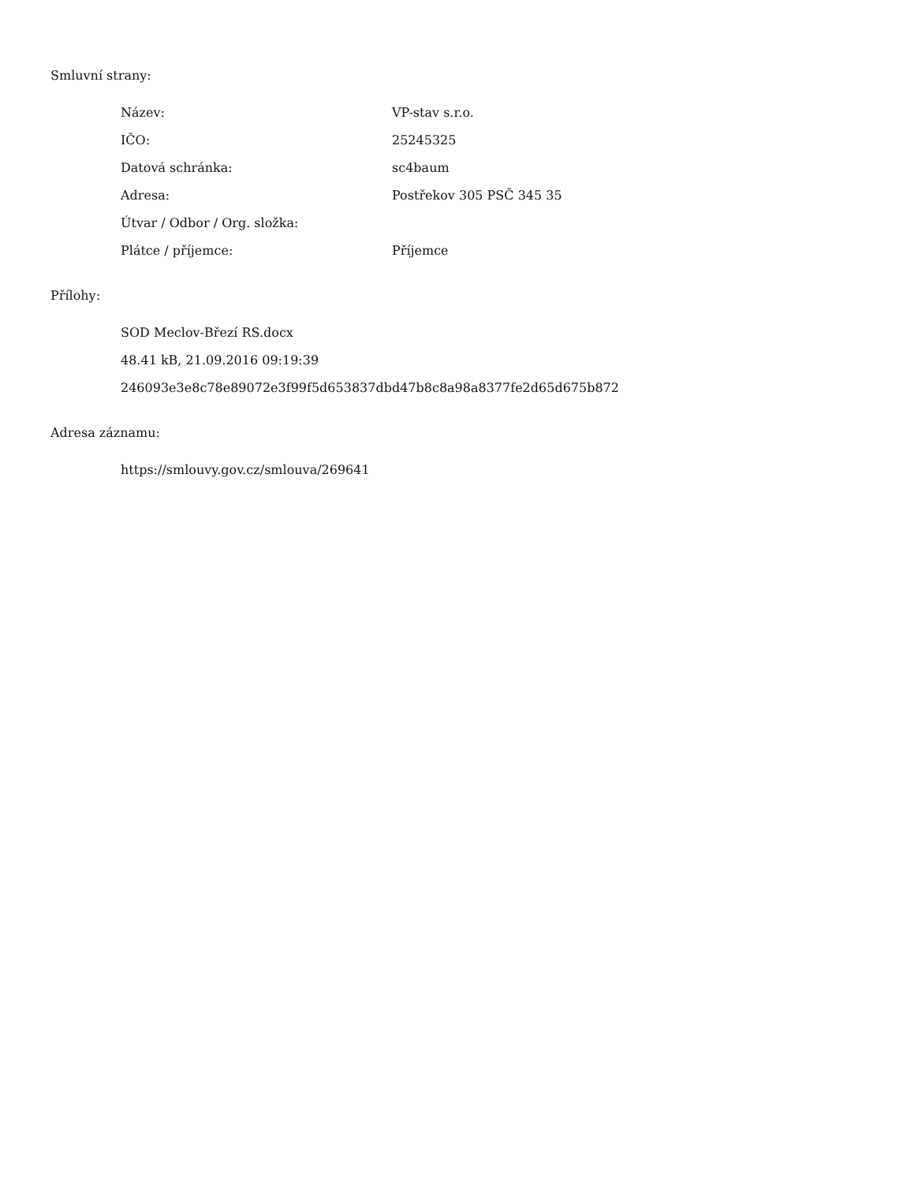Smluvní strany:
| Název: | VP-stav s.r.o. |
| IČO: | 25245325 |
| Datová schránka: | sc4baum |
| Adresa: | Postřekov 305 PSČ 345 35 |
| Útvar / Odbor / Org. složka: | |
| Plátce / příjemce: | Příjemce |
Přílohy:
SOD Meclov-Březí RS.docx
48.41 kB, 21.09.2016 09:19:39
246093e3e8c78e89072e3f99f5d653837dbd47b8c8a98a8377fe2d65d675b872
Adresa záznamu:
https://smlouvy.gov.cz/smlouva/269641